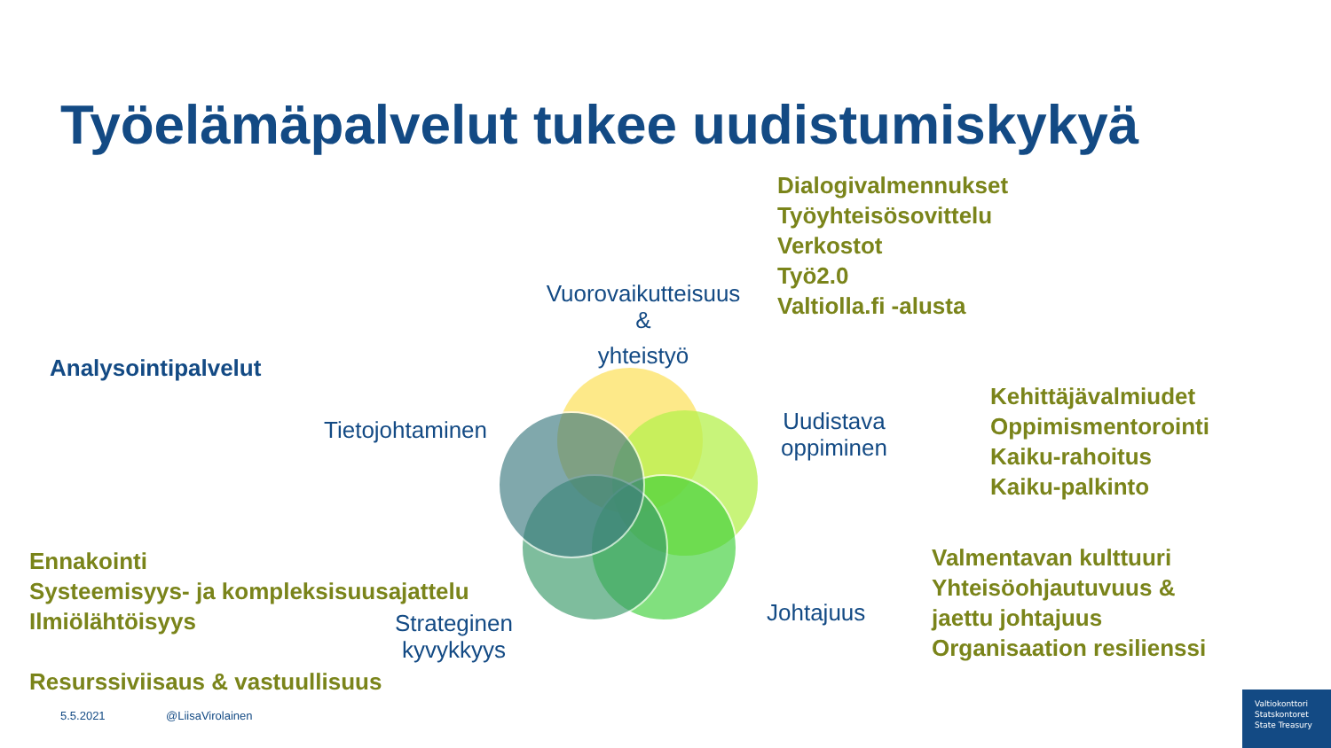Työelämäpalvelut tukee uudistumiskykyä
Dialogivalmennukset
Työyhteisösovittelu
Verkostot
Työ2.0
Valtiolla.fi -alusta
Vuorovaikutteisuus
&
yhteistyö
Analysointipalvelut
Tietojohtaminen
Uudistava
oppiminen
Kehittäjävalmiudet
Oppimismentorointi
Kaiku-rahoitus
Kaiku-palkinto
Ennakointi
Systeemisyys- ja kompleksisuusajattelu
Ilmiölähtöisyys
Strateginen
kyvykkyys
Johtajuus
Valmentavan kulttuuri
Yhteisöohjautuvuus &
jaettu johtajuus
Organisaation resilienssi
Resurssiviisaus & vastuullisuus
5.5.2021 @LiisaVirolainen
Valtiokonttori
Statskontoret
State Treasury